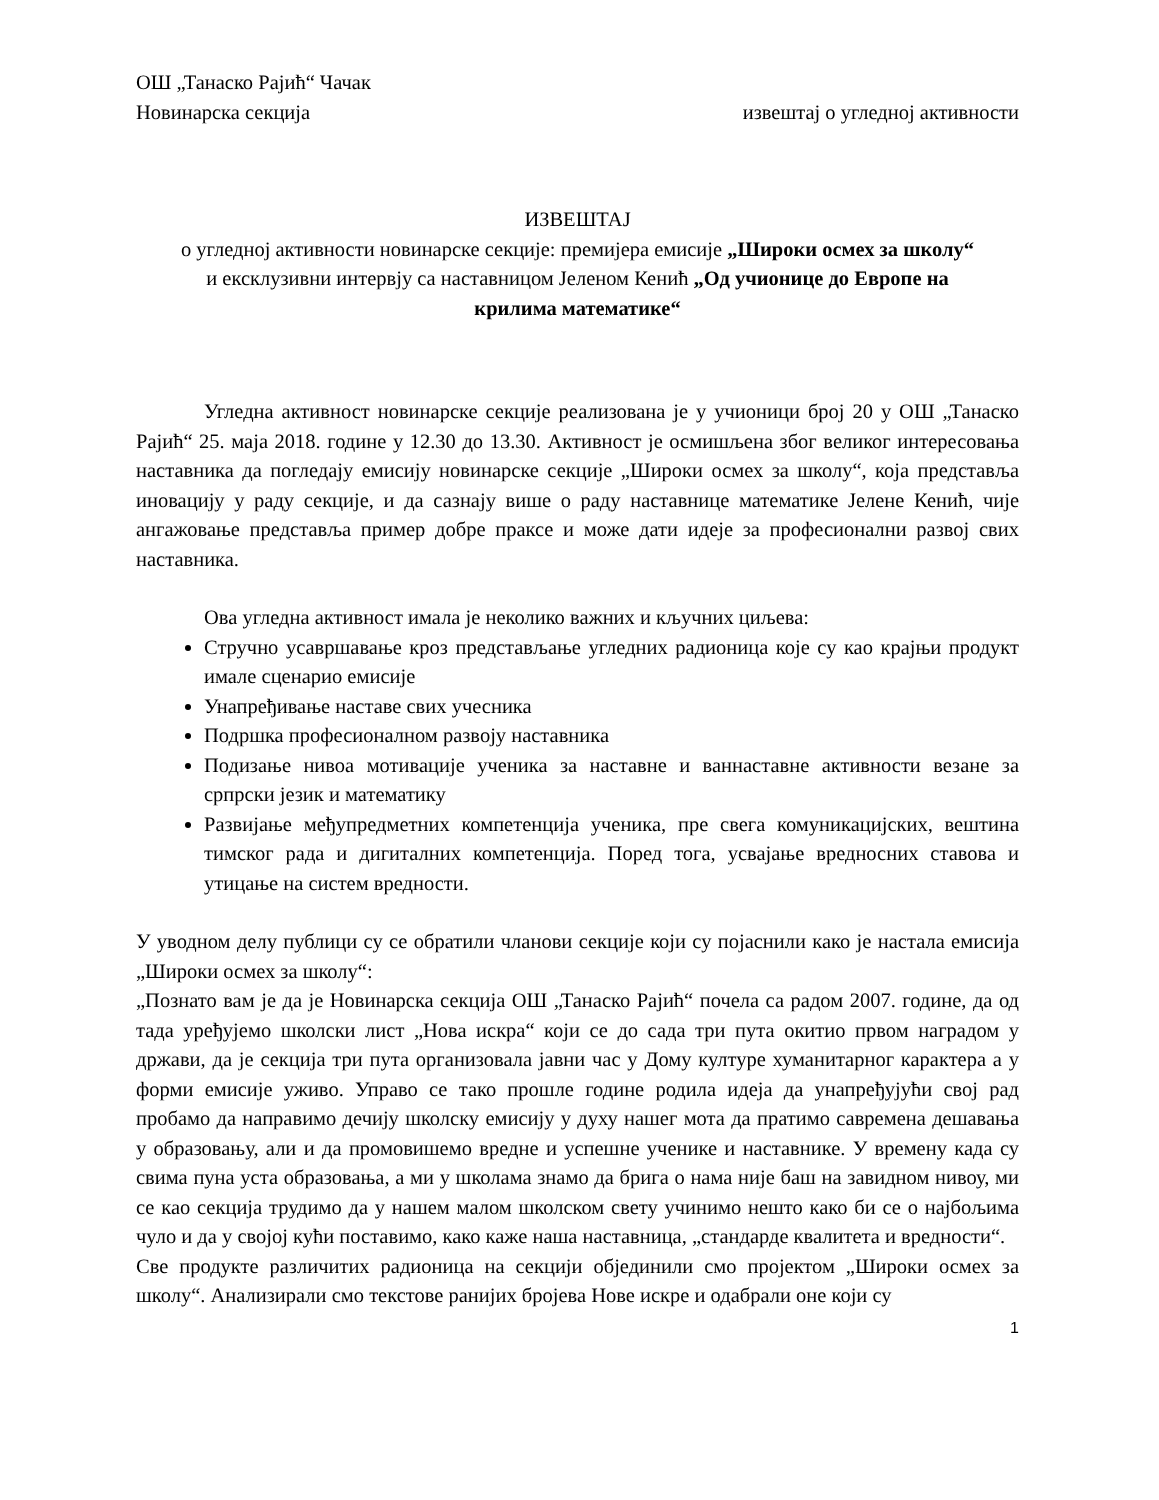ОШ „Танаско Рајић“ Чачак
Новинарска секција извештај о угледној активности
ИЗВЕШТАЈ
о угледној активности новинарске секције: премијера емисије „Широки осмех за школу“
и ексклузивни интервју са наставницом Јеленом Кенић „Од учионице до Европе на
крилима математике“
Угледна активност новинарске секције реализована је у учионици број 20 у ОШ „Танаско Рајић“ 25. маја 2018. године у 12.30 до 13.30. Активност је осмишљена због великог интересовања наставника да погледају емисију новинарске секције „Широки осмех за школу“, која представља иновацију у раду секције, и да сазнају више о раду наставнице математике Јелене Кенић, чије ангажовање представља пример добре праксе и може дати идеје за професионални развој свих наставника.
Ова угледна активност имала је неколико важних и кључних циљева:
Стручно усавршавање кроз представљање угледних радионица које су као крајњи продукт имале сценарио емисије
Унапређивање наставе свих учесника
Подршка професионалном развоју наставника
Подизање нивоа мотивације ученика за наставне и ваннаставне активности везане за српрски језик и математику
Развијање међупредметних компетенција ученика, пре свега комуникацијских, вештина тимског рада и дигиталних компетенција. Поред тога, усвајање вредносних ставова и утицање на систем вредности.
У уводном делу публици су се обратили чланови секције који су појаснили како је настала емисија „Широки осмех за школу“:
„Познато вам је да је Новинарска секција ОШ „Танаско Рајић“ почела са радом 2007. године, да од тада уређујемо школски лист „Нова искра“ који се до сада три пута окитио првом наградом у држави, да је секција три пута организовала јавни час у Дому културе хуманитарног карактера а у форми емисије уживо. Управо се тако прошле године родила идеја да унапређујући свој рад пробамо да направимо дечију школску емисију у духу нашег мота да пратимо савремена дешавања у образовању, али и да промовишемо вредне и успешне ученике и наставнике. У времену када су свима пуна уста образовања, а ми у школама знамо да брига о нама није баш на завидном нивоу, ми се као секција трудимо да у нашем малом школском свету учинимо нешто како би се о најбољима чуло и да у својој кући поставимо, како каже наша наставница, „стандарде квалитета и вредности“.
Све продукте различитих радионица на секцији обје­динили смо пројектом „Широки осмех за школу“. Анализирали смо текстове ранијих бројева Нове искре и одабрали оне који су
1